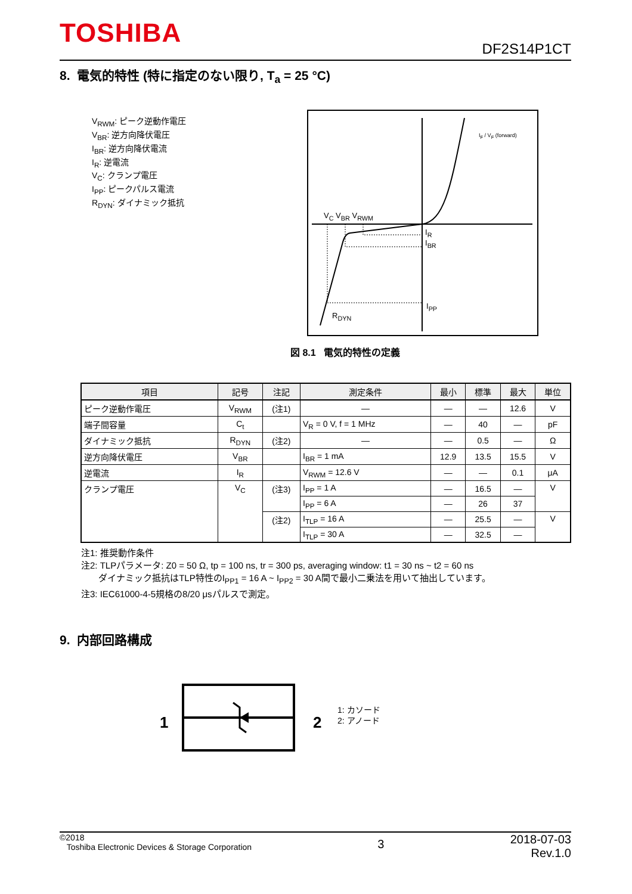TOSHIBA DF2S14P1CT
8. 電気的特性 (特に指定のない限り, T<sub>a</sub> = 25 °C)
V<sub>RWM</sub>: ピーク逆動作電圧
V<sub>BR</sub>: 逆方向降伏電圧
I<sub>BR</sub>: 逆方向降伏電流
I<sub>R</sub>: 逆電流
V<sub>C</sub>: クランプ電圧
I<sub>PP</sub>: ピークパルス電流
R<sub>DYN</sub>: ダイナミック抵抗
V<sub>C</sub> V<sub>BR</sub> V<sub>RWM</sub>
I<sub>R</sub>
I<sub>BR</sub>
I<sub>PP</sub>
R<sub>DYN</sub>
I<sub>F</sub> / V<sub>F</sub> (forward)
図 8.1 電気的特性の定義
| 項目 | 記号 | 注記 | 測定条件 | 最小 | 標準 | 最大 | 単位 |
| --- | --- | --- | --- | --- | --- | --- | --- |
| ピーク逆動作電圧 | V<sub>RWM</sub> | (注1) | — | — | — | 12.6 | V |
| 端子間容量 | C<sub>t</sub> | | V<sub>R</sub> = 0 V, f = 1 MHz | — | 40 | — | pF |
| ダイナミック抵抗 | R<sub>DYN</sub> | (注2) | — | — | 0.5 | — | Ω |
| 逆方向降伏電圧 | V<sub>BR</sub> | | I<sub>BR</sub> = 1 mA | 12.9 | 13.5 | 15.5 | V |
| 逆電流 | I<sub>R</sub> | | V<sub>RWM</sub> = 12.6 V | — | — | 0.1 | μA |
| クランプ電圧 | V<sub>C</sub> | (注3) | I<sub>PP</sub> = 1 A | — | 16.5 | — | V |
| | | | I<sub>PP</sub> = 6 A | — | 26 | 37 | |
| | | (注2) | I<sub>TLP</sub> = 16 A | — | 25.5 | — | V |
| | | | I<sub>TLP</sub> = 30 A | — | 32.5 | — | |
注1: 推奨動作条件
注2: TLPパラメータ: Z0 = 50 Ω, tp = 100 ns, tr = 300 ps, averaging window: t1 = 30 ns ~ t2 = 60 ns
ダイナミック抵抗はTLP特性のI<sub>PP1</sub> = 16 A ~ I<sub>PP2</sub> = 30 A間で最小二乗法を用いて抽出しています。
注3: IEC61000-4-5規格の8/20 μsパルスで測定。
9. 内部回路構成
1 2
1: カソード
2: アノード
©2018
Toshiba Electronic Devices & Storage Corporation
2018-07-03
Rev.1.0
3